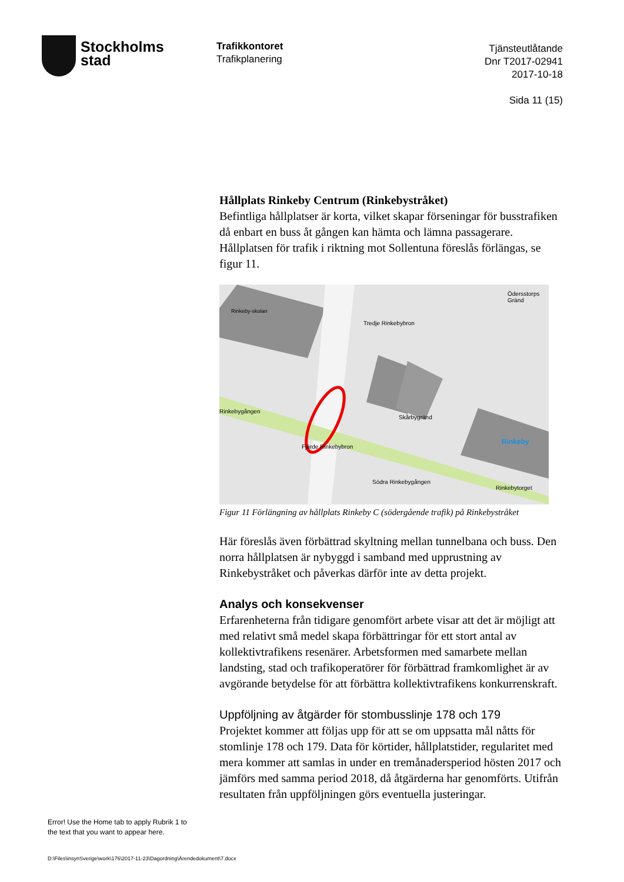Stockholms
stad
Trafikkontoret
Trafikplanering
Tjänsteutlåtande
Dnr T2017-02941
2017-10-18
Sida 11 (15)
Hållplats Rinkeby Centrum (Rinkebystråket)
Befintliga hållplatser är korta, vilket skapar förseningar för busstrafiken då enbart en buss åt gången kan hämta och lämna passagerare. Hållplatsen för trafik i riktning mot Sollentuna föreslås förlängas, se figur 11.
Rinkeby-skolan
Tredje Rinkebybron
Skårbygränd
Rinkebygången
Fjärde Rinkebybron
Södra Rinkebygången
Ödersstorps Gränd
Rinkeby
Rinkebytorget
Figur 11 Förlängning av hållplats Rinkeby C (södergående trafik) på Rinkebystråket
Här föreslås även förbättrad skyltning mellan tunnelbana och buss. Den norra hållplatsen är nybyggd i samband med upprustning av Rinkebystråket och påverkas därför inte av detta projekt.
Analys och konsekvenser
Erfarenheterna från tidigare genomfört arbete visar att det är möjligt att med relativt små medel skapa förbättringar för ett stort antal av kollektivtrafikens resenärer. Arbetsformen med samarbete mellan landsting, stad och trafikoperatörer för förbättrad framkomlighet är av avgörande betydelse för att förbättra kollektivtrafikens konkurrenskraft.
Uppföljning av åtgärder för stombusslinje 178 och 179
Projektet kommer att följas upp för att se om uppsatta mål nåtts för stomlinje 178 och 179. Data för körtider, hållplatstider, regularitet med mera kommer att samlas in under en tremånadersperiod hösten 2017 och jämförs med samma period 2018, då åtgärderna har genomförts. Utifrån resultaten från uppföljningen görs eventuella justeringar.
Error! Use the Home tab to apply Rubrik 1 to
the text that you want to appear here.
D:\Files\insynSverige\work\176\2017-11-23\Dagordning\Ärendedokument\7.docx